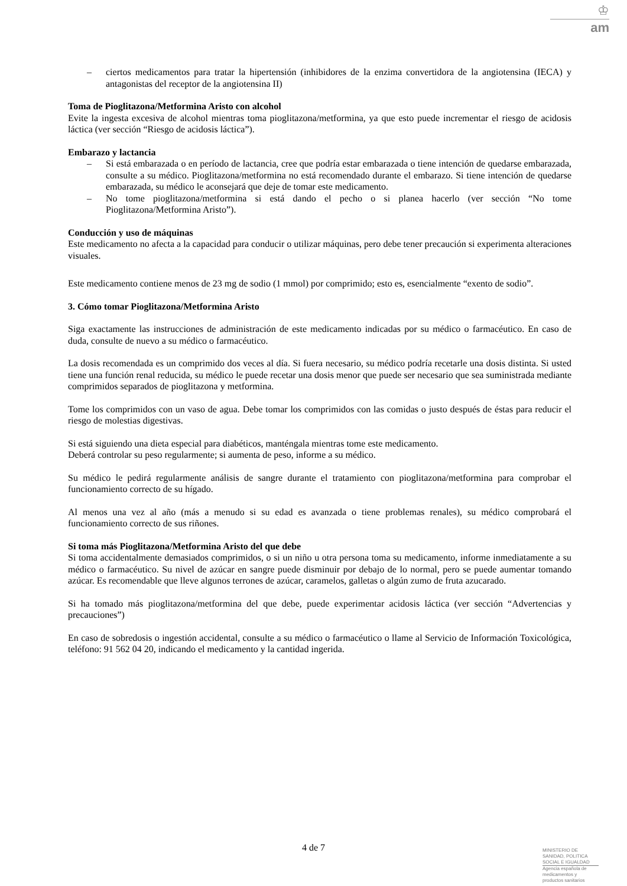♔
am
– ciertos medicamentos para tratar la hipertensión (inhibidores de la enzima convertidora de la angiotensina (IECA) y antagonistas del receptor de la angiotensina II)
Toma de Pioglitazona/Metformina Aristo con alcohol
Evite la ingesta excesiva de alcohol mientras toma pioglitazona/metformina, ya que esto puede incrementar el riesgo de acidosis láctica (ver sección “Riesgo de acidosis láctica”).
Embarazo y lactancia
– Si está embarazada o en período de lactancia, cree que podría estar embarazada o tiene intención de quedarse embarazada, consulte a su médico. Pioglitazona/metformina no está recomendado durante el embarazo. Si tiene intención de quedarse embarazada, su médico le aconsejará que deje de tomar este medicamento.
– No tome pioglitazona/metformina si está dando el pecho o si planea hacerlo (ver sección “No tome Pioglitazona/Metformina Aristo”).
Conducción y uso de máquinas
Este medicamento no afecta a la capacidad para conducir o utilizar máquinas, pero debe tener precaución si experimenta alteraciones visuales.
Este medicamento contiene menos de 23 mg de sodio (1 mmol) por comprimido; esto es, esencialmente “exento de sodio”.
3. Cómo tomar Pioglitazona/Metformina Aristo
Siga exactamente las instrucciones de administración de este medicamento indicadas por su médico o farmacéutico. En caso de duda, consulte de nuevo a su médico o farmacéutico.
La dosis recomendada es un comprimido dos veces al día. Si fuera necesario, su médico podría recetarle una dosis distinta. Si usted tiene una función renal reducida, su médico le puede recetar una dosis menor que puede ser necesario que sea suministrada mediante comprimidos separados de pioglitazona y metformina.
Tome los comprimidos con un vaso de agua. Debe tomar los comprimidos con las comidas o justo después de éstas para reducir el riesgo de molestias digestivas.
Si está siguiendo una dieta especial para diabéticos, manténgala mientras tome este medicamento.
Deberá controlar su peso regularmente; si aumenta de peso, informe a su médico.
Su médico le pedirá regularmente análisis de sangre durante el tratamiento con pioglitazona/metformina para comprobar el funcionamiento correcto de su hígado.
Al menos una vez al año (más a menudo si su edad es avanzada o tiene problemas renales), su médico comprobará el funcionamiento correcto de sus riñones.
Si toma más Pioglitazona/Metformina Aristo del que debe
Si toma accidentalmente demasiados comprimidos, o si un niño u otra persona toma su medicamento, informe inmediatamente a su médico o farmacéutico. Su nivel de azúcar en sangre puede disminuir por debajo de lo normal, pero se puede aumentar tomando azúcar. Es recomendable que lleve algunos terrones de azúcar, caramelos, galletas o algún zumo de fruta azucarado.
Si ha tomado más pioglitazona/metformina del que debe, puede experimentar acidosis láctica (ver sección “Advertencias y precauciones”)
En caso de sobredosis o ingestión accidental, consulte a su médico o farmacéutico o llame al Servicio de Información Toxicológica, teléfono: 91 562 04 20, indicando el medicamento y la cantidad ingerida.
4 de 7
MINISTERIO DE
SANIDAD, POLITICA
SOCIAL E IGUALDAD
Agencia española de
medicamentos y
productos sanitarios